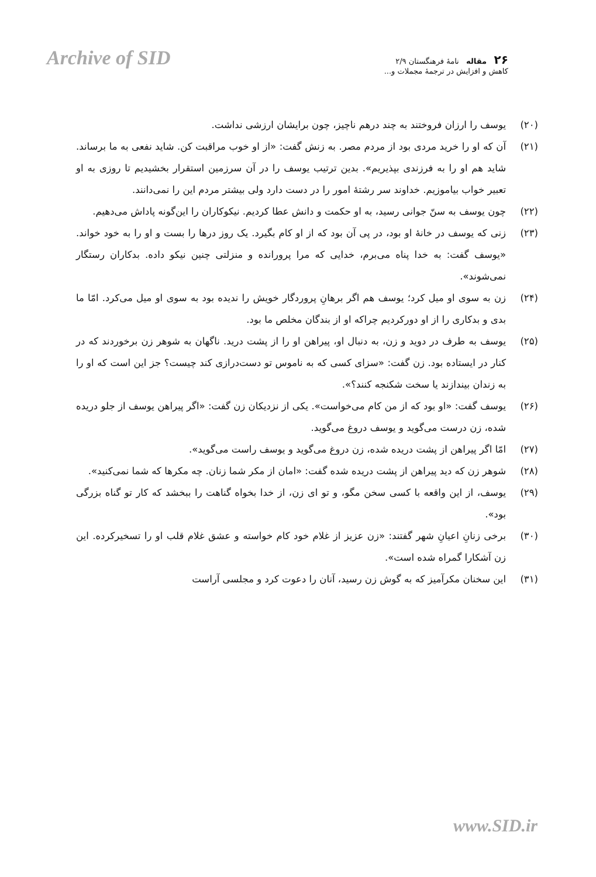Archive of SID
۲۶ مقاله نامهٔ فرهنگستان ۲/۹
کاهش و افزایش در ترجمهٔ مجملات و...
(۲۰) یوسف را ارزان فروختند به چند درهم ناچیز، چون برایشان ارزشی نداشت.
(۲۱) آن که او را خرید مردی بود از مردم مصر. به زنش گفت: «از او خوب مراقبت کن. شاید نفعی به ما برساند. شاید هم او را به فرزندی بپذیریم». بدین ترتیب یوسف را در آن سرزمین استقرار بخشیدیم تا روزی به او تعبیر خواب بیاموزیم. خداوند سر رشتهٔ امور را در دست دارد ولی بیشتر مردم این را نمی‌دانند.
(۲۲) چون یوسف به سنّ جوانی رسید، به او حکمت و دانش عطا کردیم. نیکوکاران را این‌گونه پاداش می‌دهیم.
(۲۳) زنی که یوسف در خانهٔ او بود، در پی آن بود که از او کام بگیرد. یک روز درها را بست و او را به خود خواند. «یوسف گفت: به خدا پناه می‌برم، خدایی که مرا پرورانده و منزلتی چنین نیکو داده. بدکاران رستگار نمی‌شوند».
(۲۴) زن به سوی او میل کرد؛ یوسف هم اگر برهانِ پروردگار خویش را ندیده بود به سوی او میل می‌کرد. امّا ما بدی و بدکاری را از او دورکردیم چراکه او از بندگان مخلص ما بود.
(۲۵) یوسف به طرف در دوید و زن، به دنبال او، پیراهن او را از پشت درید. ناگهان به شوهر زن برخوردند که در کنار در ایستاده بود. زن گفت: «سزای کسی که به ناموس تو دست‌درازی کند چیست؟ جز این است که او را به زندان بیندازند یا سخت شکنجه کنند؟».
(۲۶) یوسف گفت: «او بود که از من کام می‌خواست». یکی از نزدیکان زن گفت: «اگر پیراهن یوسف از جلو دریده شده، زن درست می‌گوید و یوسف دروغ می‌گوید.
(۲۷) امّا اگر پیراهن از پشت دریده شده، زن دروغ می‌گوید و یوسف راست می‌گوید».
(۲۸) شوهر زن که دید پیراهن از پشت دریده شده گفت: «امان از مکر شما زنان. چه مکرها که شما نمی‌کنید».
(۲۹) یوسف، از این واقعه با کسی سخن مگو، و تو ای زن، از خدا بخواه گناهت را ببخشد که کار تو گناه بزرگی بود».
(۳۰) برخی زنانِ اعیانِ شهر گفتند: «زن عزیز از غلام خود کام خواسته و عشق غلام قلب او را تسخیرکرده. این زن آشکارا گمراه شده است».
(۳۱) این سخنان مکرآمیز که به گوش زن رسید، آنان را دعوت کرد و مجلسی آراست
www.SID.ir